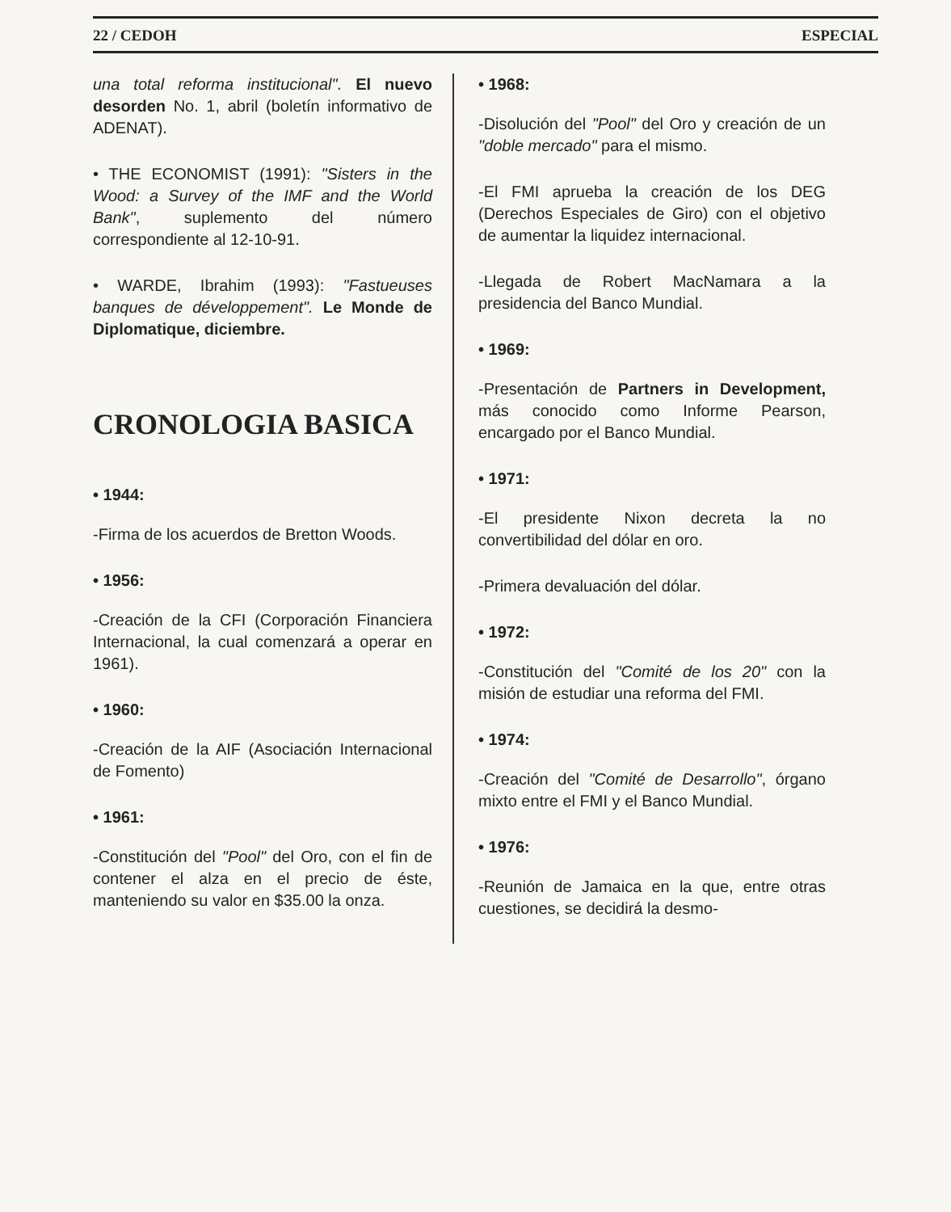22 / CEDOH ESPECIAL
una total reforma institucional". El nuevo desorden No. 1, abril (boletín informativo de ADENAT).
• THE ECONOMIST (1991): "Sisters in the Wood: a Survey of the IMF and the World Bank", suplemento del número correspondiente al 12-10-91.
• WARDE, Ibrahim (1993): "Fastueuses banques de développement". Le Monde de Diplomatique, diciembre.
CRONOLOGIA BASICA
• 1944:
-Firma de los acuerdos de Bretton Woods.
• 1956:
-Creación de la CFI (Corporación Financiera Internacional, la cual comenzará a operar en 1961).
• 1960:
-Creación de la AIF (Asociación Internacional de Fomento)
• 1961:
-Constitución del "Pool" del Oro, con el fin de contener el alza en el precio de éste, manteniendo su valor en $35.00 la onza.
• 1968:
-Disolución del "Pool" del Oro y creación de un "doble mercado" para el mismo.
-El FMI aprueba la creación de los DEG (Derechos Especiales de Giro) con el objetivo de aumentar la liquidez internacional.
-Llegada de Robert MacNamara a la presidencia del Banco Mundial.
• 1969:
-Presentación de Partners in Development, más conocido como Informe Pearson, encargado por el Banco Mundial.
• 1971:
-El presidente Nixon decreta la no convertibilidad del dólar en oro.
-Primera devaluación del dólar.
• 1972:
-Constitución del "Comité de los 20" con la misión de estudiar una reforma del FMI.
• 1974:
-Creación del "Comité de Desarrollo", órgano mixto entre el FMI y el Banco Mundial.
• 1976:
-Reunión de Jamaica en la que, entre otras cuestiones, se decidirá la desmo-